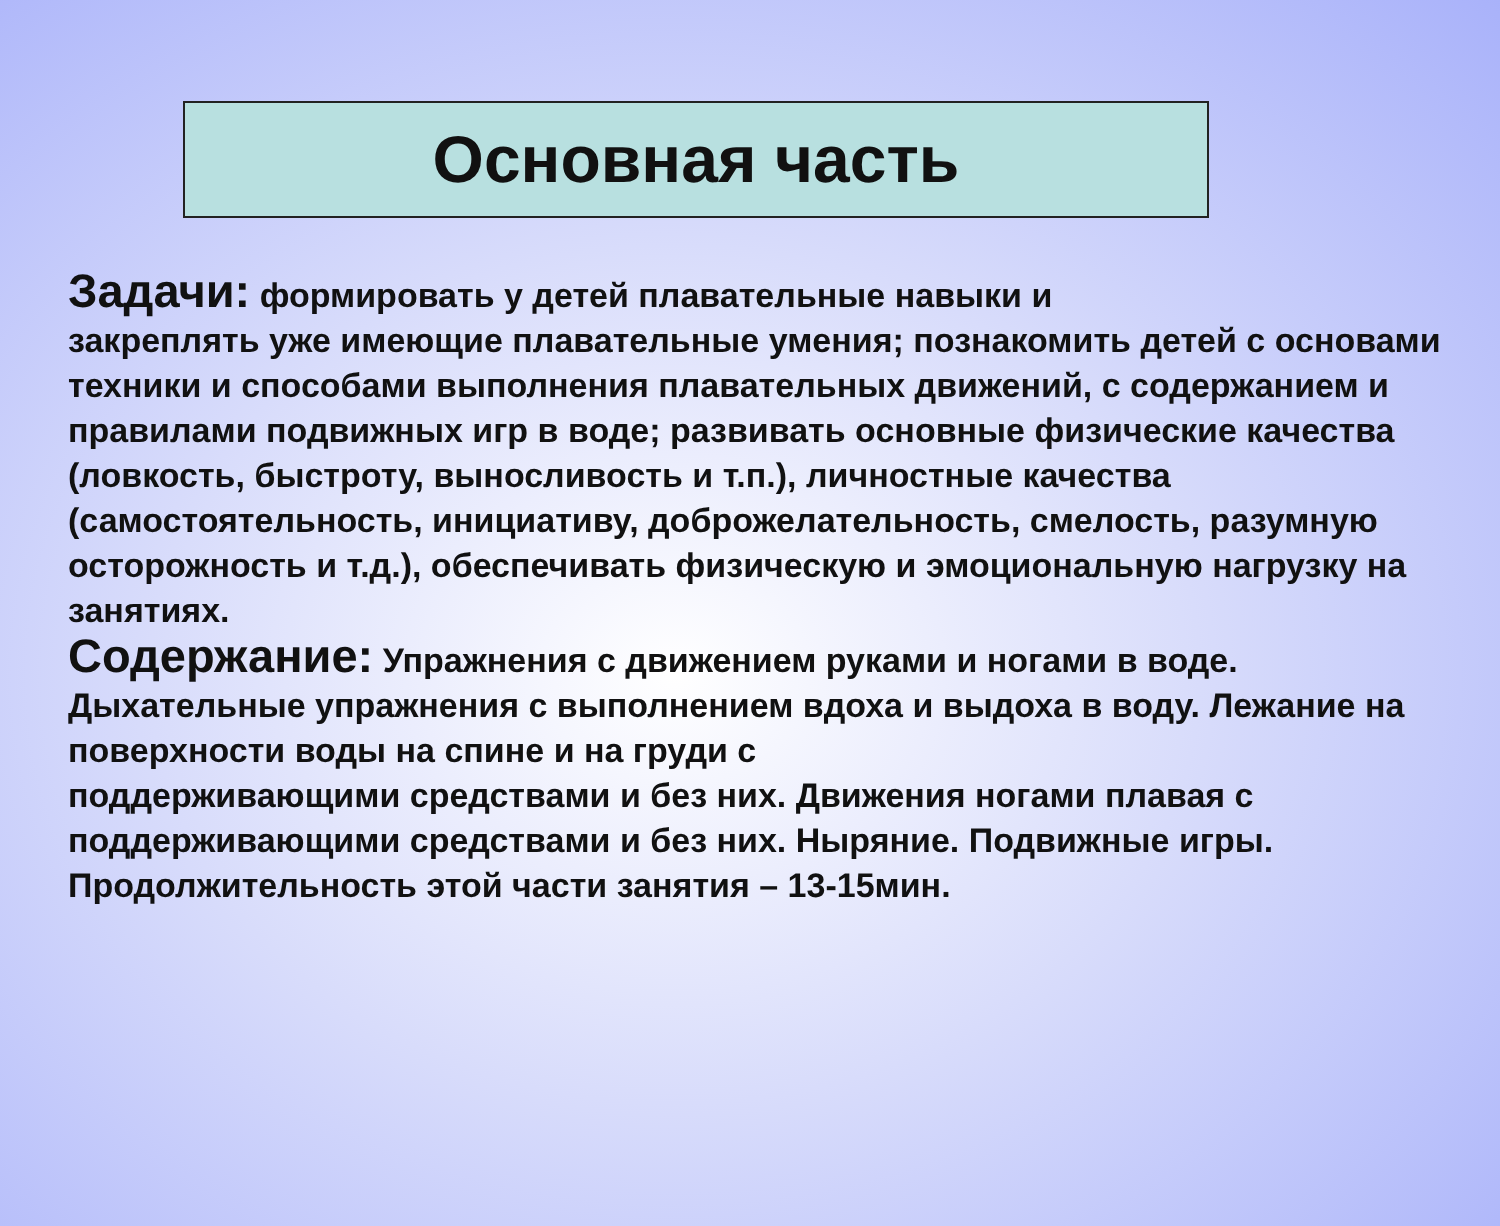Основная часть
Задачи: формировать у детей плавательные навыки и
закреплять уже имеющие плавательные умения; познакомить детей с основами техники и способами выполнения плавательных движений, с содержанием и правилами подвижных игр в воде; развивать основные физические качества (ловкость, быстроту, выносливость и т.п.), личностные качества (самостоятельность, инициативу, доброжелательность, смелость, разумную осторожность и т.д.), обеспечивать физическую и эмоциональную нагрузку на занятиях.
Содержание: Упражнения с движением руками и ногами в воде. Дыхательные упражнения с выполнением вдоха и выдоха в воду. Лежание на поверхности воды на спине и на груди с
поддерживающими средствами и без них. Движения ногами плавая с поддерживающими средствами и без них. Ныряние. Подвижные игры. Продолжительность этой части занятия – 13-15мин.